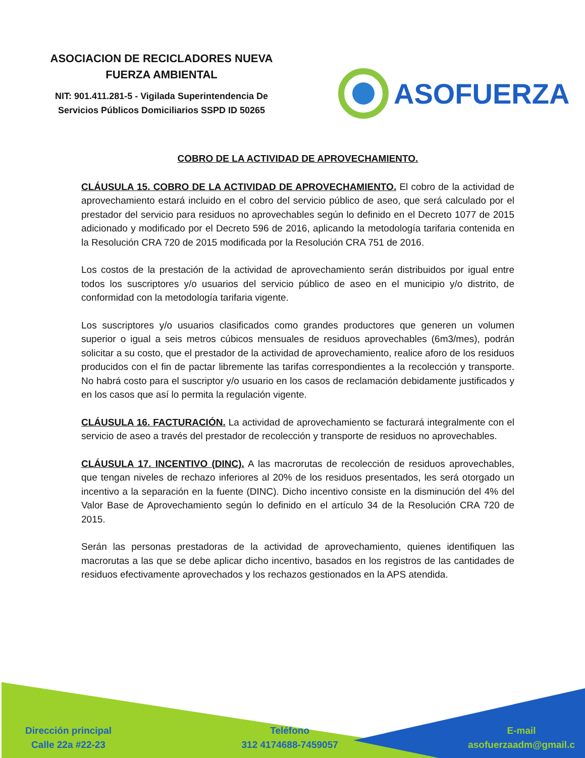ASOCIACION DE RECICLADORES NUEVA
FUERZA AMBIENTAL
NIT: 901.411.281-5 - Vigilada Superintendencia De
Servicios Públicos Domiciliarios SSPD ID 50265
ASOFUERZA
COBRO DE LA ACTIVIDAD DE APROVECHAMIENTO.
CLÁUSULA 15. COBRO DE LA ACTIVIDAD DE APROVECHAMIENTO. El cobro de la actividad de aprovechamiento estará incluido en el cobro del servicio público de aseo, que será calculado por el prestador del servicio para residuos no aprovechables según lo definido en el Decreto 1077 de 2015 adicionado y modificado por el Decreto 596 de 2016, aplicando la metodología tarifaria contenida en la Resolución CRA 720 de 2015 modificada por la Resolución CRA 751 de 2016.
Los costos de la prestación de la actividad de aprovechamiento serán distribuidos por igual entre todos los suscriptores y/o usuarios del servicio público de aseo en el municipio y/o distrito, de conformidad con la metodología tarifaria vigente.
Los suscriptores y/o usuarios clasificados como grandes productores que generen un volumen superior o igual a seis metros cúbicos mensuales de residuos aprovechables (6m3/mes), podrán solicitar a su costo, que el prestador de la actividad de aprovechamiento, realice aforo de los residuos producidos con el fin de pactar libremente las tarifas correspondientes a la recolección y transporte. No habrá costo para el suscriptor y/o usuario en los casos de reclamación debidamente justificados y en los casos que así lo permita la regulación vigente.
CLÁUSULA 16. FACTURACIÓN. La actividad de aprovechamiento se facturará integralmente con el servicio de aseo a través del prestador de recolección y transporte de residuos no aprovechables.
CLÁUSULA 17. INCENTIVO (DINC). A las macrorutas de recolección de residuos aprovechables, que tengan niveles de rechazo inferiores al 20% de los residuos presentados, les será otorgado un incentivo a la separación en la fuente (DINC). Dicho incentivo consiste en la disminución del 4% del Valor Base de Aprovechamiento según lo definido en el artículo 34 de la Resolución CRA 720 de 2015.
Serán las personas prestadoras de la actividad de aprovechamiento, quienes identifiquen las macrorutas a las que se debe aplicar dicho incentivo, basados en los registros de las cantidades de residuos efectivamente aprovechados y los rechazos gestionados en la APS atendida.
Dirección principal
Calle 22a #22-23
Teléfono
312 4174688-7459057
E-mail
asofuerzaadm@gmail.c